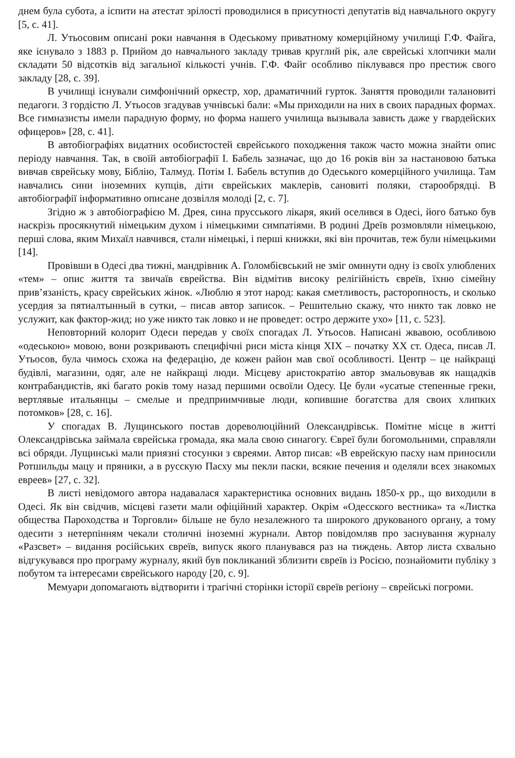днем була субота, а іспити на атестат зрілості проводилися в присутності депутатів від навчального округу [5, с. 41].
Л. Утьосовим описані роки навчання в Одеському приватному комерційному училищі Г.Ф. Файга, яке існувало з 1883 р. Прийом до навчального закладу тривав круглий рік, але єврейські хлопчики мали складати 50 відсотків від загальної кількості учнів. Г.Ф. Файг особливо піклувався про престиж свого закладу [28, с. 39].
В училищі існували симфонічний оркестр, хор, драматичний гурток. Заняття проводили талановиті педагоги. З гордістю Л. Утьосов згадував учнівські бали: «Мы приходили на них в своих парадных формах. Все гимназисты имели парадную форму, но форма нашего училища вызывала зависть даже у гвардейских офицеров» [28, с. 41].
В автобіографіях видатних особистостей єврейського походження також часто можна знайти опис періоду навчання. Так, в своїй автобіографії І. Бабель зазначає, що до 16 років він за настановою батька вивчав єврейську мову, Біблію, Талмуд. Потім І. Бабель вступив до Одеського комерційного училища. Там навчались сини іноземних купців, діти єврейських маклерів, сановиті поляки, старообрядці. В автобіографії інформативно описане дозвілля молоді [2, с. 7].
Згідно ж з автобіографією М. Дрея, сина прусського лікаря, який оселився в Одесі, його батько був наскрізь просякнутий німецьким духом і німецькими симпатіями. В родині Дреїв розмовляли німецькою, перші слова, яким Михаїл навчився, стали німецькі, і перші книжки, які він прочитав, теж були німецькими [14].
Провівши в Одесі два тижні, мандрівник А. Голомбієвський не зміг оминути одну із своїх улюблених «тем» – опис життя та звичаїв єврейства. Він відмітив високу релігійність євреїв, їхню сімейну прив’язаність, красу єврейських жінок. «Люблю я этот народ: какая сметливость, расторопность, и сколько усердия за пятиалтынный в сутки, – писав автор записок. – Решительно скажу, что никто так ловко не услужит, как фактор-жид; но уже никто так ловко и не проведет: остро держите ухо» [11, с. 523].
Неповторний колорит Одеси передав у своїх спогадах Л. Утьосов. Написані жвавою, особливою «одеською» мовою, вони розкривають специфічні риси міста кінця XIX – початку XX ст. Одеса, писав Л. Утьосов, була чимось схожа на федерацію, де кожен район мав свої особливості. Центр – це найкращі будівлі, магазини, одяг, але не найкращі люди. Місцеву аристократію автор змальовував як нащадків контрабандистів, які багато років тому назад першими освоїли Одесу. Це були «усатые степенные греки, вертлявые итальянцы – смелые и предприимчивые люди, копившие богатства для своих хлипких потомков» [28, с. 16].
У спогадах В. Лущинського постав дореволюційний Олександрівськ. Помітне місце в житті Олександрівська займала єврейська громада, яка мала свою синагогу. Євреї були богомольними, справляли всі обряди. Лущинські мали приязні стосунки з євреями. Автор писав: «В еврейскую пасху нам приносили Ротшильды мацу и пряники, а в русскую Пасху мы пекли паски, всякие печения и оделяли всех знакомых евреев» [27, с. 32].
В листі невідомого автора надавалася характеристика основних видань 1850-х рр., що виходили в Одесі. Як він свідчив, місцеві газети мали офіційний характер. Окрім «Одесского вестника» та «Листка общества Пароходства и Торговли» більше не було незалежного та широкого друкованого органу, а тому одесити з нетерпінням чекали столичні іноземні журнали. Автор повідомляв про заснування журналу «Разсвет» – видання російських євреїв, випуск якого планувався раз на тиждень. Автор листа схвально відгукувався про програму журналу, який був покликаний зблизити євреїв із Росією, познайомити публіку з побутом та інтересами єврейського народу [20, с. 9].
Мемуари допомагають відтворити і трагічні сторінки історії євреїв регіону – єврейські погроми.